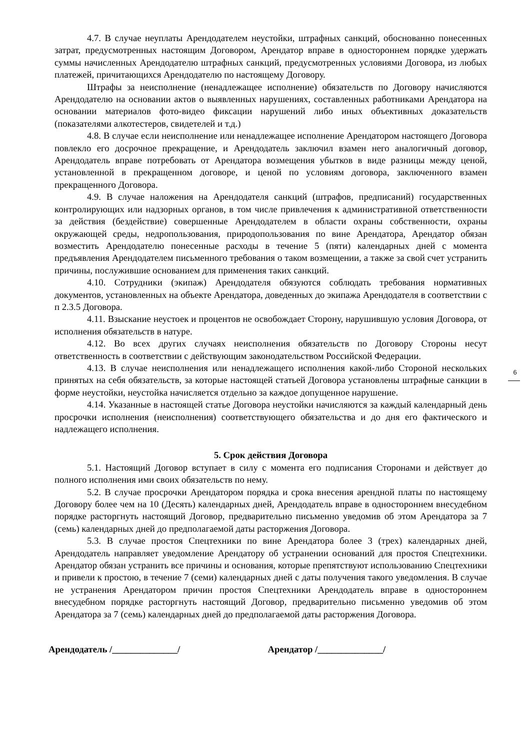4.7. В случае неуплаты Арендодателем неустойки, штрафных санкций, обоснованно понесенных затрат, предусмотренных настоящим Договором, Арендатор вправе в одностороннем порядке удержать суммы начисленных Арендодателю штрафных санкций, предусмотренных условиями Договора, из любых платежей, причитающихся Арендодателю по настоящему Договору.
Штрафы за неисполнение (ненадлежащее исполнение) обязательств по Договору начисляются Арендодателю на основании актов о выявленных нарушениях, составленных работниками Арендатора на основании материалов фото-видео фиксации нарушений либо иных объективных доказательств (показателями алкотестеров, свидетелей и т.д.)
4.8. В случае если неисполнение или ненадлежащее исполнение Арендатором настоящего Договора повлекло его досрочное прекращение, и Арендодатель заключил взамен него аналогичный договор, Арендодатель вправе потребовать от Арендатора возмещения убытков в виде разницы между ценой, установленной в прекращенном договоре, и ценой по условиям договора, заключенного взамен прекращенного Договора.
4.9. В случае наложения на Арендодателя санкций (штрафов, предписаний) государственных контролирующих или надзорных органов, в том числе привлечения к административной ответственности за действия (бездействие) совершенные Арендодателем в области охраны собственности, охраны окружающей среды, недропользования, природопользования по вине Арендатора, Арендатор обязан возместить Арендодателю понесенные расходы в течение 5 (пяти) календарных дней с момента предъявления Арендодателем письменного требования о таком возмещении, а также за свой счет устранить причины, послужившие основанием для применения таких санкций.
4.10. Сотрудники (экипаж) Арендодателя обязуются соблюдать требования нормативных документов, установленных на объекте Арендатора, доведенных до экипажа Арендодателя в соответствии с п 2.3.5 Договора.
4.11. Взыскание неустоек и процентов не освобождает Сторону, нарушившую условия Договора, от исполнения обязательств в натуре.
4.12. Во всех других случаях неисполнения обязательств по Договору Стороны несут ответственность в соответствии с действующим законодательством Российской Федерации.
4.13. В случае неисполнения или ненадлежащего исполнения какой-либо Стороной нескольких принятых на себя обязательств, за которые настоящей статьей Договора установлены штрафные санкции в форме неустойки, неустойка начисляется отдельно за каждое допущенное нарушение.
4.14. Указанные в настоящей статье Договора неустойки начисляются за каждый календарный день просрочки исполнения (неисполнения) соответствующего обязательства и до дня его фактического и надлежащего исполнения.
5. Срок действия Договора
5.1. Настоящий Договор вступает в силу с момента его подписания Сторонами и действует до полного исполнения ими своих обязательств по нему.
5.2. В случае просрочки Арендатором порядка и срока внесения арендной платы по настоящему Договору более чем на 10 (Десять) календарных дней, Арендодатель вправе в одностороннем внесудебном порядке расторгнуть настоящий Договор, предварительно письменно уведомив об этом Арендатора за 7 (семь) календарных дней до предполагаемой даты расторжения Договора.
5.3. В случае простоя Спецтехники по вине Арендатора более 3 (трех) календарных дней, Арендодатель направляет уведомление Арендатору об устранении оснований для простоя Спецтехники. Арендатор обязан устранить все причины и основания, которые препятствуют использованию Спецтехники и привели к простою, в течение 7 (семи) календарных дней с даты получения такого уведомления. В случае не устранения Арендатором причин простоя Спецтехники Арендодатель вправе в одностороннем внесудебном порядке расторгнуть настоящий Договор, предварительно письменно уведомив об этом Арендатора за 7 (семь) календарных дней до предполагаемой даты расторжения Договора.
Арендодатель /______________/ Арендатор /______________/
6